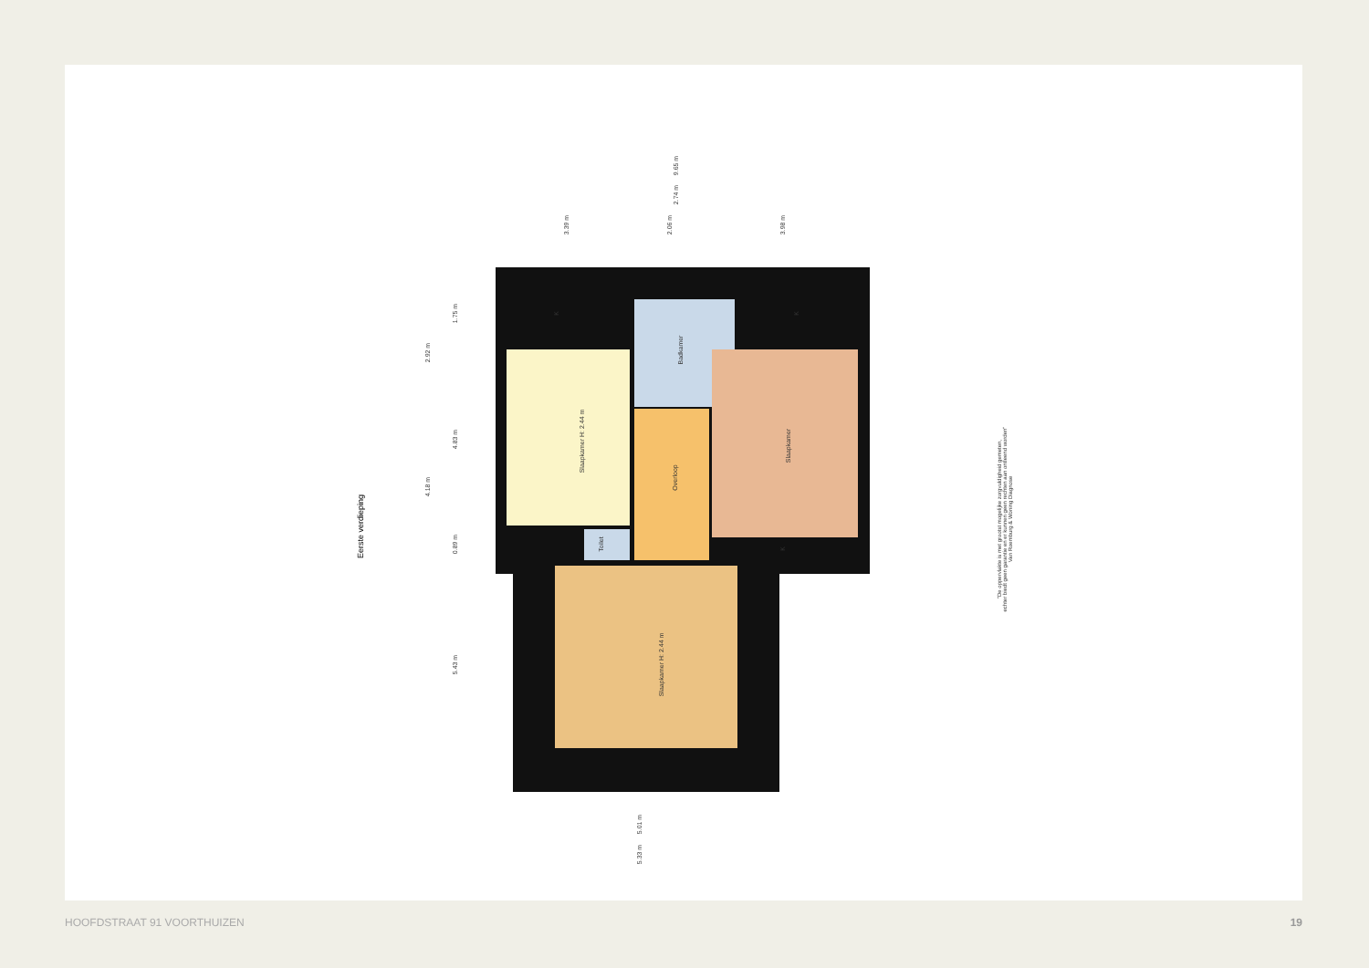Slaapkamer H: 2.44 m
Badkamer
Overloop
Slaapkamer
Toilet
Slaapkamer H: 2.44 m
K K
K
9.65 m
2.74 m
3.39 m 2.06 m 3.98 m
1.75 m
2.92 m
4.83 m
4.18 m
0.89 m
5.43 m
5.01 m
5.33 m
Eerste verdieping
"De oppervlakte is met grootst mogelijke zorgvuldigheid gemeten,
echter biedt geen garantie en er kunnen geen rechten aan ontleend worden"
Van Roemburg & Woning Diagnose
HOOFDSTRAAT 91 VOORTHUIZEN 19